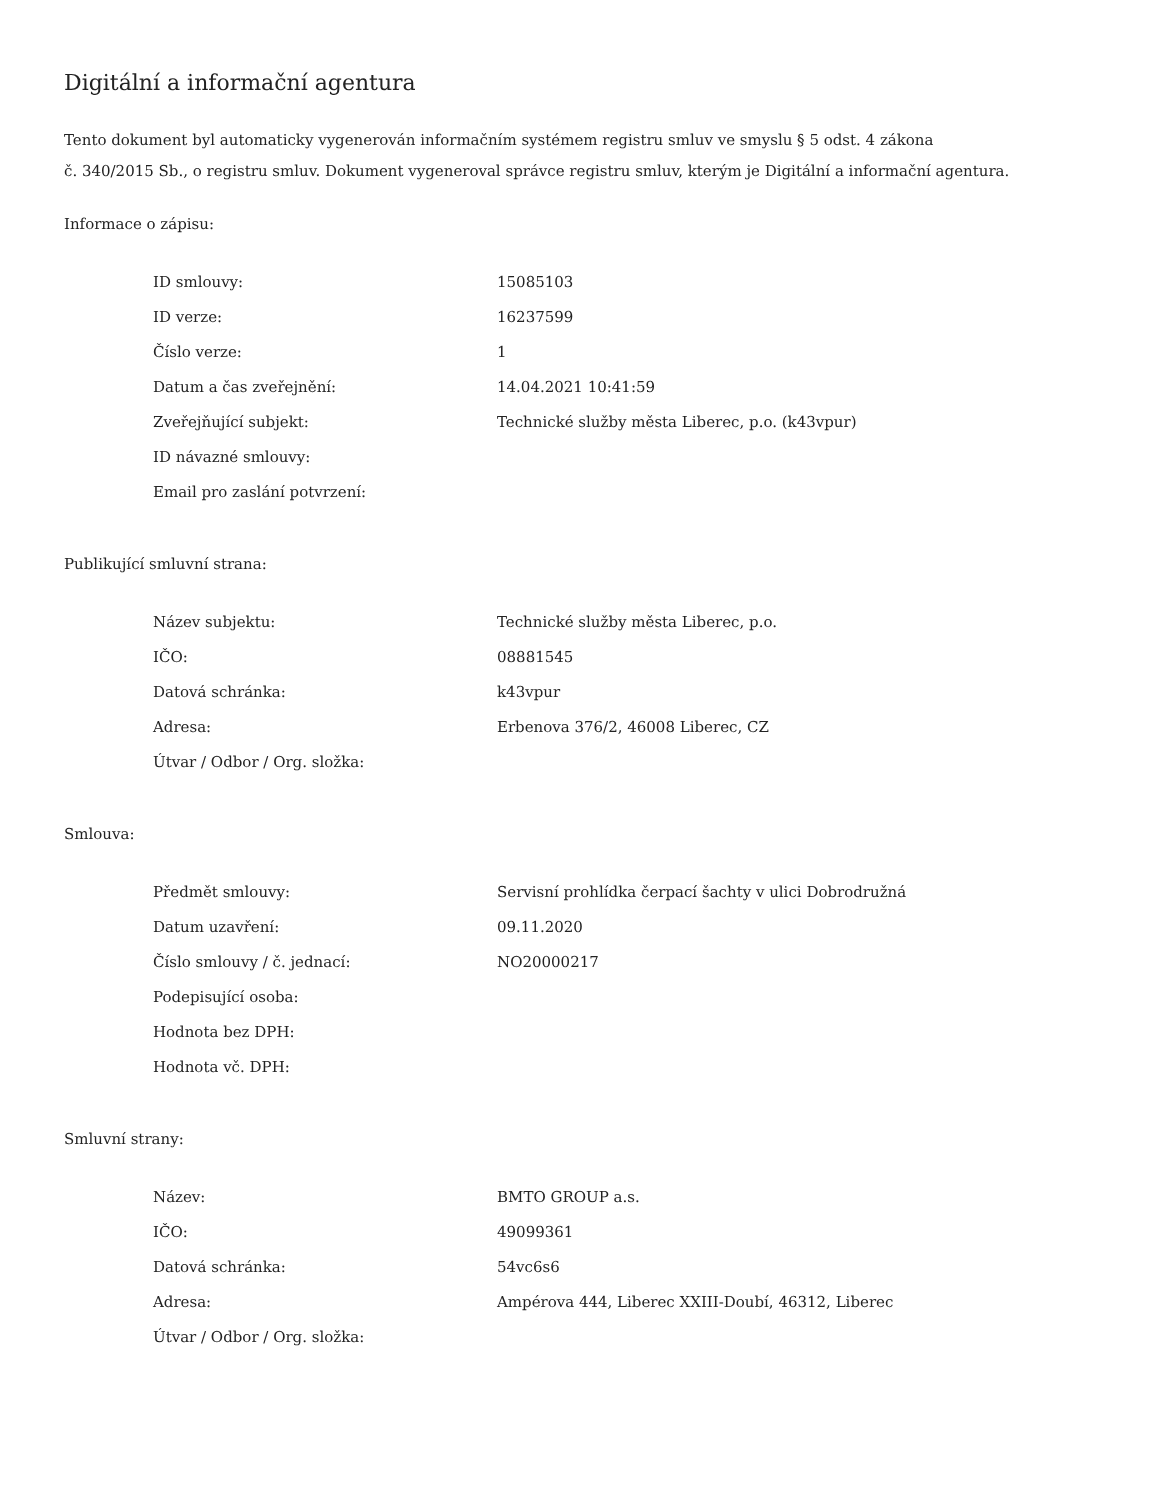Digitální a informační agentura
Tento dokument byl automaticky vygenerován informačním systémem registru smluv ve smyslu § 5 odst. 4 zákona
č. 340/2015 Sb., o registru smluv. Dokument vygeneroval správce registru smluv, kterým je Digitální a informační agentura.
Informace o zápisu:
| ID smlouvy: | 15085103 |
| ID verze: | 16237599 |
| Číslo verze: | 1 |
| Datum a čas zveřejnění: | 14.04.2021 10:41:59 |
| Zveřejňující subjekt: | Technické služby města Liberec, p.o. (k43vpur) |
| ID návazné smlouvy: | |
| Email pro zaslání potvrzení: | |
Publikující smluvní strana:
| Název subjektu: | Technické služby města Liberec, p.o. |
| IČO: | 08881545 |
| Datová schránka: | k43vpur |
| Adresa: | Erbenova 376/2, 46008 Liberec, CZ |
| Útvar / Odbor / Org. složka: | |
Smlouva:
| Předmět smlouvy: | Servisní prohlídka čerpací šachty v ulici Dobrodružná |
| Datum uzavření: | 09.11.2020 |
| Číslo smlouvy / č. jednací: | NO20000217 |
| Podepisující osoba: | |
| Hodnota bez DPH: | |
| Hodnota vč. DPH: | |
Smluvní strany:
| Název: | BMTO GROUP a.s. |
| IČO: | 49099361 |
| Datová schránka: | 54vc6s6 |
| Adresa: | Ampérova 444, Liberec XXIII-Doubí, 46312, Liberec |
| Útvar / Odbor / Org. složka: | |